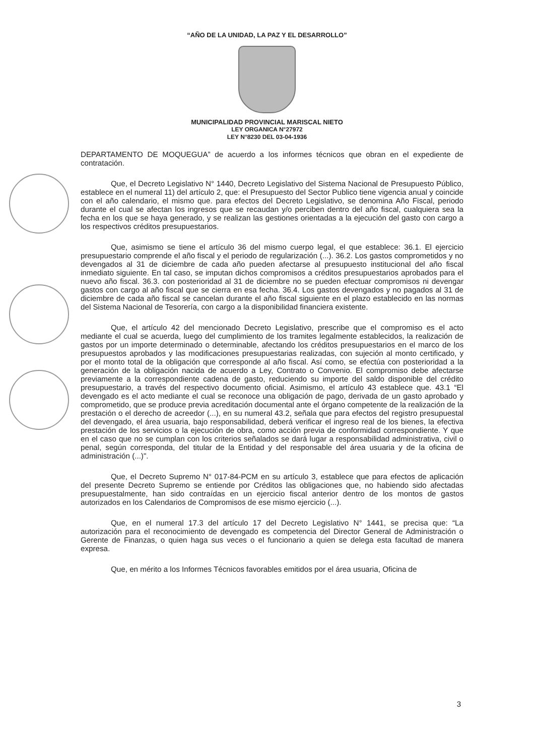“AÑO DE LA UNIDAD, LA PAZ Y EL DESARROLLO”
MUNICIPALIDAD PROVINCIAL MARISCAL NIETO
LEY ORGANICA N°27972
LEY N°8230 DEL 03-04-1936
DEPARTAMENTO DE MOQUEGUA” de acuerdo a los informes técnicos que obran en el expediente de contratación.
Que, el Decreto Legislativo N° 1440, Decreto Legislativo del Sistema Nacional de Presupuesto Público, establece en el numeral 11) del artículo 2, que: el Presupuesto del Sector Publico tiene vigencia anual y coincide con el año calendario, el mismo que. para efectos del Decreto Legislativo, se denomina Año Fiscal, periodo durante el cual se afectan los ingresos que se recaudan y/o perciben dentro del año fiscal, cualquiera sea la fecha en los que se haya generado, y se realizan las gestiones orientadas a la ejecución del gasto con cargo a los respectivos créditos presupuestarios.
Que, asimismo se tiene el artículo 36 del mismo cuerpo legal, el que establece: 36.1. El ejercicio presupuestario comprende el año fiscal y el periodo de regularización (...). 36.2. Los gastos comprometidos y no devengados al 31 de diciembre de cada año pueden afectarse al presupuesto institucional del año fiscal inmediato siguiente. En tal caso, se imputan dichos compromisos a créditos presupuestarios aprobados para el nuevo año fiscal. 36.3. con posterioridad al 31 de diciembre no se pueden efectuar compromisos ni devengar gastos con cargo al año fiscal que se cierra en esa fecha. 36.4. Los gastos devengados y no pagados al 31 de diciembre de cada año fiscal se cancelan durante el año fiscal siguiente en el plazo establecido en las normas del Sistema Nacional de Tesorería, con cargo a la disponibilidad financiera existente.
Que, el artículo 42 del mencionado Decreto Legislativo, prescribe que el compromiso es el acto mediante el cual se acuerda, luego del cumplimiento de los tramites legalmente establecidos, la realización de gastos por un importe determinado o determinable, afectando los créditos presupuestarios en el marco de los presupuestos aprobados y las modificaciones presupuestarias realizadas, con sujeción al monto certificado, y por el monto total de la obligación que corresponde al año fiscal. Así como, se efectúa con posterioridad a la generación de la obligación nacida de acuerdo a Ley, Contrato o Convenio. El compromiso debe afectarse previamente a la correspondiente cadena de gasto, reduciendo su importe del saldo disponible del crédito presupuestario, a través del respectivo documento oficial. Asimismo, el artículo 43 establece que. 43.1 “El devengado es el acto mediante el cual se reconoce una obligación de pago, derivada de un gasto aprobado y comprometido, que se produce previa acreditación documental ante el órgano competente de la realización de la prestación o el derecho de acreedor (...), en su numeral 43.2, señala que para efectos del registro presupuestal del devengado, el área usuaria, bajo responsabilidad, deberá verificar el ingreso real de los bienes, la efectiva prestación de los servicios o la ejecución de obra, como acción previa de conformidad correspondiente. Y que en el caso que no se cumplan con los criterios señalados se dará lugar a responsabilidad administrativa, civil o penal, según corresponda, del titular de la Entidad y del responsable del área usuaria y de la oficina de administración (...)".
Que, el Decreto Supremo N° 017-84-PCM en su artículo 3, establece que para efectos de aplicación del presente Decreto Supremo se entiende por Créditos las obligaciones que, no habiendo sido afectadas presupuestalmente, han sido contraídas en un ejercicio fiscal anterior dentro de los montos de gastos autorizados en los Calendarios de Compromisos de ese mismo ejercicio (...).
Que, en el numeral 17.3 del artículo 17 del Decreto Legislativo N° 1441, se precisa que: “La autorización para el reconocimiento de devengado es competencia del Director General de Administración o Gerente de Finanzas, o quien haga sus veces o el funcionario a quien se delega esta facultad de manera expresa.
Que, en mérito a los Informes Técnicos favorables emitidos por el área usuaria, Oficina de
3